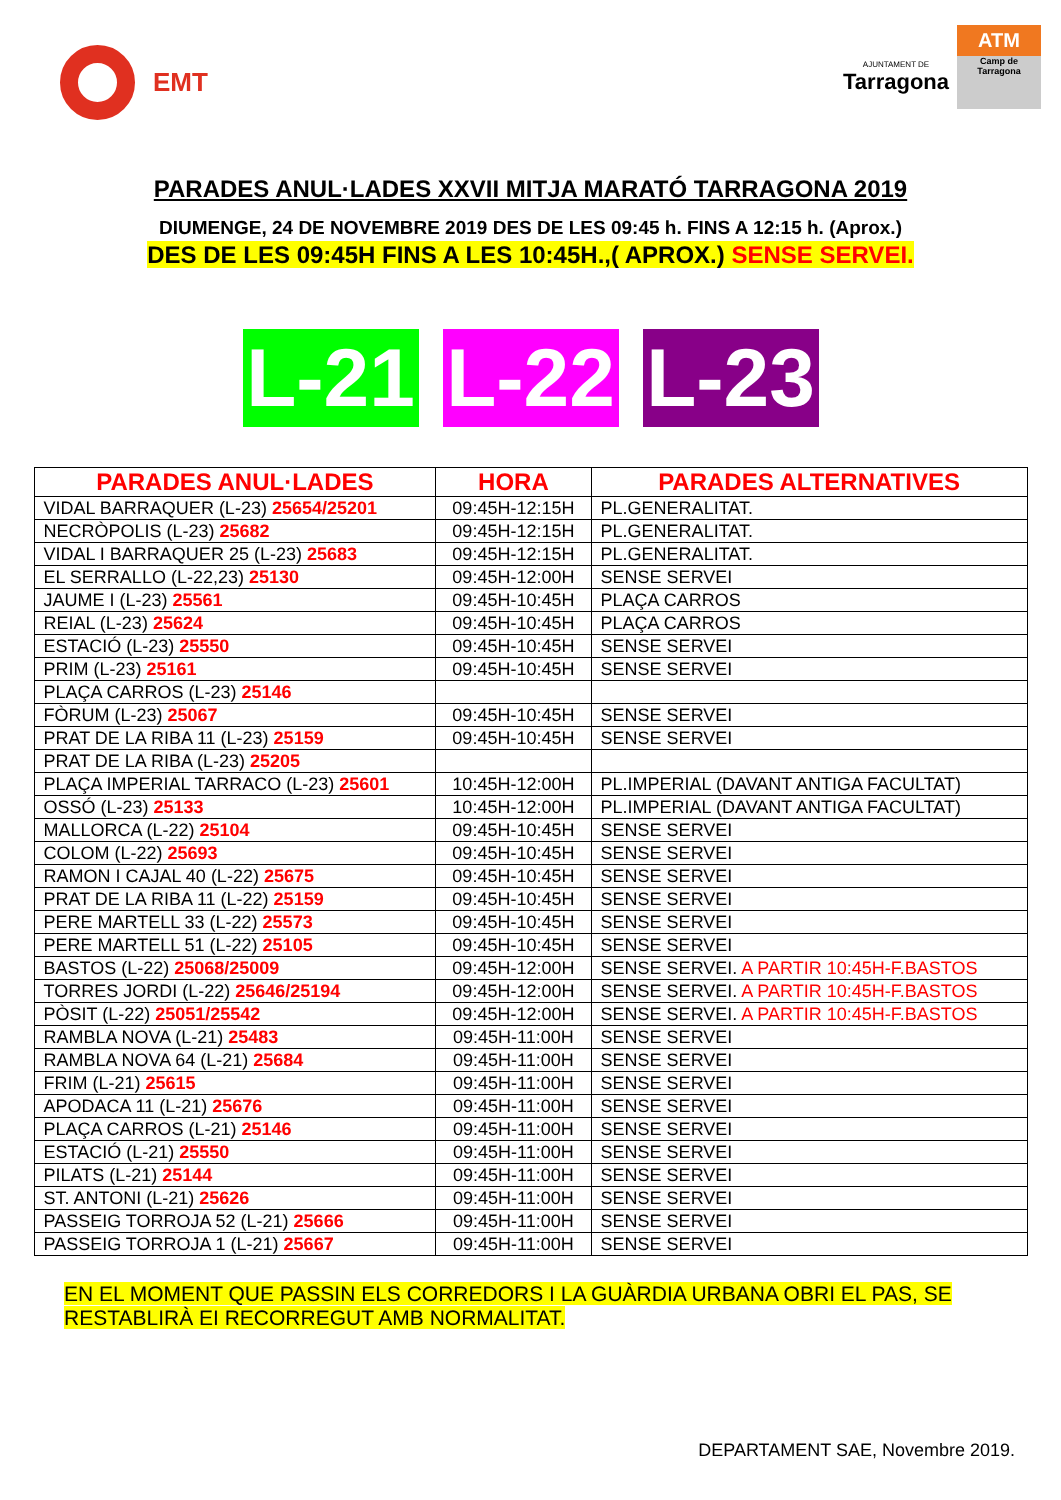EMT
AJUNTAMENT DE
Tarragona
ATM
Camp de
Tarragona
PARADES ANUL·LADES XXVII MITJA MARATÓ TARRAGONA 2019
DIUMENGE, 24 DE NOVEMBRE 2019 DES DE LES 09:45 h. FINS A 12:15 h. (Aprox.)
DES DE LES 09:45H FINS A LES 10:45H.,( APROX.) SENSE SERVEI.
L-21
L-22
L-23
| PARADES ANUL·LADES | HORA | PARADES ALTERNATIVES |
| --- | --- | --- |
| VIDAL BARRAQUER (L-23) 25654/25201 | 09:45H-12:15H | PL.GENERALITAT. |
| NECRÒPOLIS (L-23) 25682 | 09:45H-12:15H | PL.GENERALITAT. |
| VIDAL I BARRAQUER 25 (L-23) 25683 | 09:45H-12:15H | PL.GENERALITAT. |
| EL SERRALLO (L-22,23) 25130 | 09:45H-12:00H | SENSE SERVEI |
| JAUME I (L-23) 25561 | 09:45H-10:45H | PLAÇA CARROS |
| REIAL (L-23) 25624 | 09:45H-10:45H | PLAÇA CARROS |
| ESTACIÓ (L-23) 25550 | 09:45H-10:45H | SENSE SERVEI |
| PRIM (L-23) 25161 | 09:45H-10:45H | SENSE SERVEI |
| PLAÇA CARROS (L-23) 25146 | | |
| FÒRUM (L-23) 25067 | 09:45H-10:45H | SENSE SERVEI |
| PRAT DE LA RIBA 11 (L-23) 25159 | 09:45H-10:45H | SENSE SERVEI |
| PRAT DE LA RIBA (L-23) 25205 | | |
| PLAÇA IMPERIAL TARRACO (L-23) 25601 | 10:45H-12:00H | PL.IMPERIAL (DAVANT ANTIGA FACULTAT) |
| OSSÓ (L-23) 25133 | 10:45H-12:00H | PL.IMPERIAL (DAVANT ANTIGA FACULTAT) |
| MALLORCA (L-22) 25104 | 09:45H-10:45H | SENSE SERVEI |
| COLOM (L-22) 25693 | 09:45H-10:45H | SENSE SERVEI |
| RAMON I CAJAL 40 (L-22) 25675 | 09:45H-10:45H | SENSE SERVEI |
| PRAT DE LA RIBA 11 (L-22) 25159 | 09:45H-10:45H | SENSE SERVEI |
| PERE MARTELL 33 (L-22) 25573 | 09:45H-10:45H | SENSE SERVEI |
| PERE MARTELL 51 (L-22) 25105 | 09:45H-10:45H | SENSE SERVEI |
| BASTOS (L-22) 25068/25009 | 09:45H-12:00H | SENSE SERVEI. A PARTIR 10:45H-F.BASTOS |
| TORRES JORDI (L-22) 25646/25194 | 09:45H-12:00H | SENSE SERVEI. A PARTIR 10:45H-F.BASTOS |
| PÒSIT (L-22) 25051/25542 | 09:45H-12:00H | SENSE SERVEI. A PARTIR 10:45H-F.BASTOS |
| RAMBLA NOVA (L-21) 25483 | 09:45H-11:00H | SENSE SERVEI |
| RAMBLA NOVA 64 (L-21) 25684 | 09:45H-11:00H | SENSE SERVEI |
| FRIM (L-21) 25615 | 09:45H-11:00H | SENSE SERVEI |
| APODACA 11 (L-21) 25676 | 09:45H-11:00H | SENSE SERVEI |
| PLAÇA CARROS (L-21) 25146 | 09:45H-11:00H | SENSE SERVEI |
| ESTACIÓ (L-21) 25550 | 09:45H-11:00H | SENSE SERVEI |
| PILATS (L-21) 25144 | 09:45H-11:00H | SENSE SERVEI |
| ST. ANTONI (L-21) 25626 | 09:45H-11:00H | SENSE SERVEI |
| PASSEIG TORROJA 52 (L-21) 25666 | 09:45H-11:00H | SENSE SERVEI |
| PASSEIG TORROJA 1 (L-21) 25667 | 09:45H-11:00H | SENSE SERVEI |
EN EL MOMENT QUE PASSIN ELS CORREDORS I LA GUÀRDIA URBANA OBRI EL PAS, SE RESTABLIRÀ EI RECORREGUT AMB NORMALITAT.
DEPARTAMENT SAE, Novembre 2019.